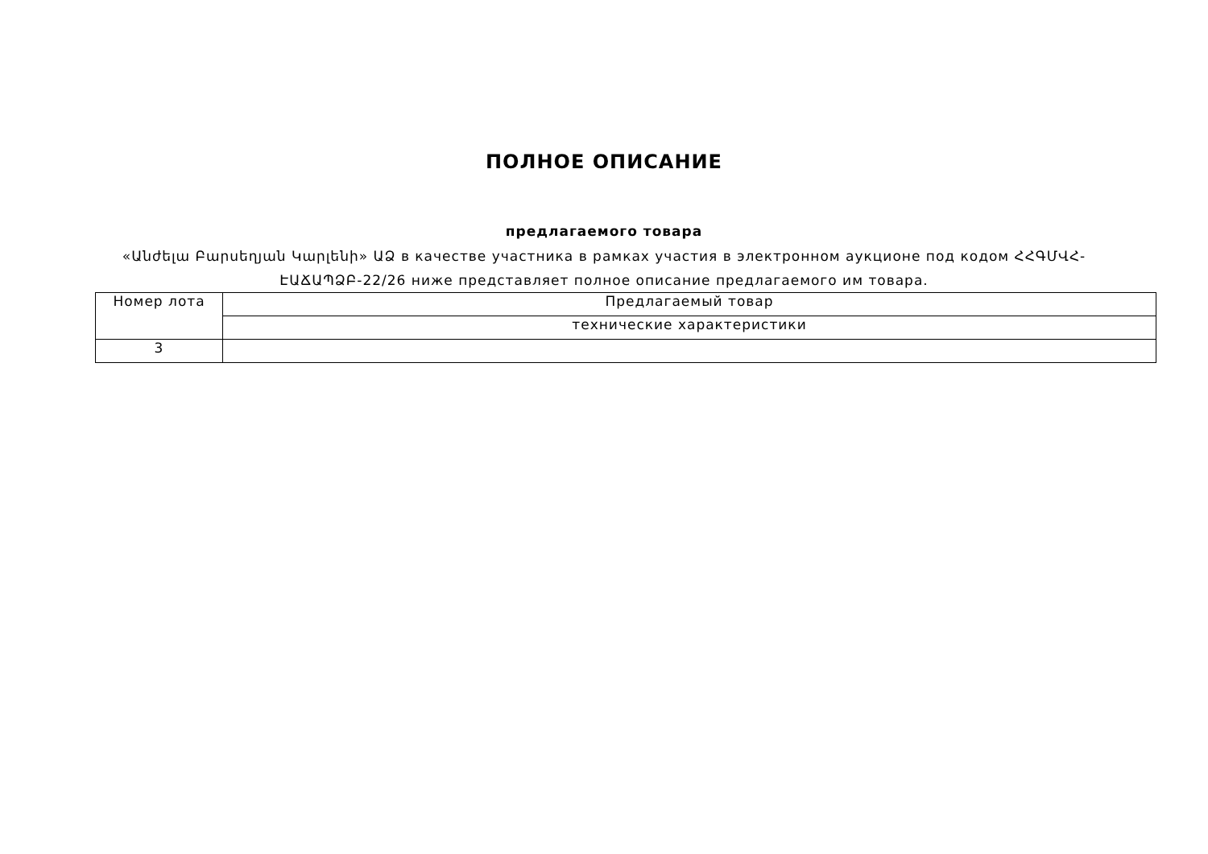ПОЛНОЕ ОПИСАНИЕ
предлагаемого товара
«Անժելա Բարսեղյան Կարլենի» ԱՁ в качестве участника в рамках участия в электронном аукционе под кодом ՀՀԳՄՎՀ-ԷԱՃԱՊՁԲ-22/26 ниже представляет полное описание предлагаемого им товара.
| Номер лота | Предлагаемый товар |
| | технические характеристики |
| 3 | |